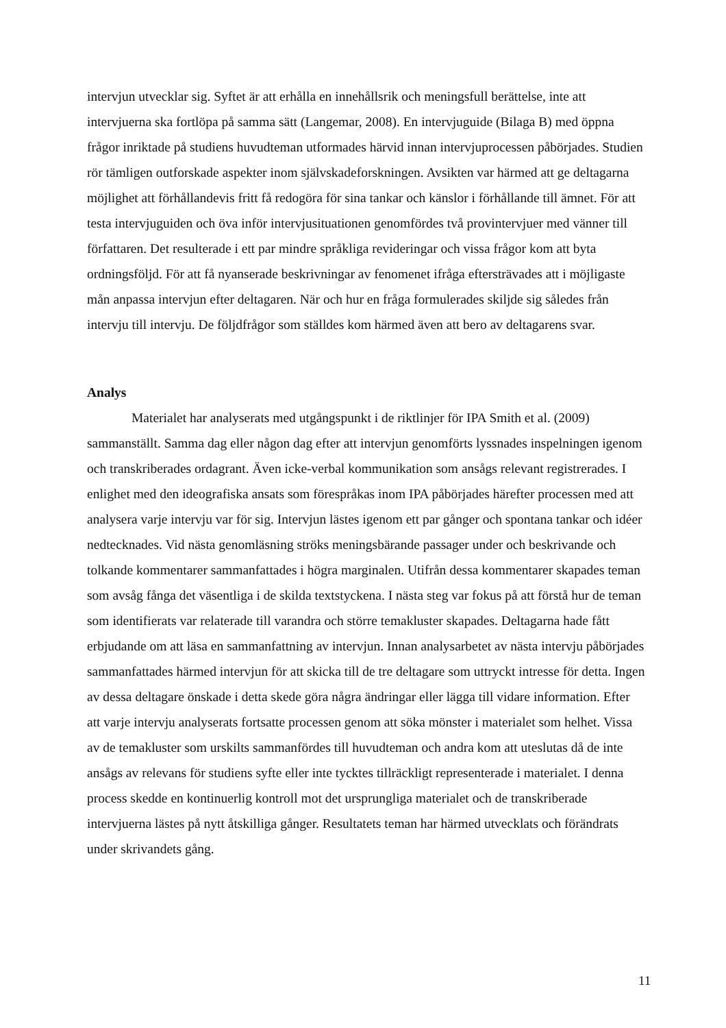intervjun utvecklar sig. Syftet är att erhålla en innehållsrik och meningsfull berättelse, inte att intervjuerna ska fortlöpa på samma sätt (Langemar, 2008). En intervjuguide (Bilaga B) med öppna frågor inriktade på studiens huvudteman utformades härvid innan intervjuprocessen påbörjades. Studien rör tämligen outforskade aspekter inom självskadeforskningen. Avsikten var härmed att ge deltagarna möjlighet att förhållandevis fritt få redogöra för sina tankar och känslor i förhållande till ämnet. För att testa intervjuguiden och öva inför intervjusituationen genomfördes två provintervjuer med vänner till författaren. Det resulterade i ett par mindre språkliga revideringar och vissa frågor kom att byta ordningsföljd. För att få nyanserade beskrivningar av fenomenet ifråga eftersträvades att i möjligaste mån anpassa intervjun efter deltagaren. När och hur en fråga formulerades skiljde sig således från intervju till intervju. De följdfrågor som ställdes kom härmed även att bero av deltagarens svar.
Analys
Materialet har analyserats med utgångspunkt i de riktlinjer för IPA Smith et al. (2009) sammanställt. Samma dag eller någon dag efter att intervjun genomförts lyssnades inspelningen igenom och transkriberades ordagrant. Även icke-verbal kommunikation som ansågs relevant registrerades. I enlighet med den ideografiska ansats som förespråkas inom IPA påbörjades härefter processen med att analysera varje intervju var för sig. Intervjun lästes igenom ett par gånger och spontana tankar och idéer nedtecknades. Vid nästa genomläsning ströks meningsbärande passager under och beskrivande och tolkande kommentarer sammanfattades i högra marginalen. Utifrån dessa kommentarer skapades teman som avsåg fånga det väsentliga i de skilda textstyckena. I nästa steg var fokus på att förstå hur de teman som identifierats var relaterade till varandra och större temakluster skapades. Deltagarna hade fått erbjudande om att läsa en sammanfattning av intervjun. Innan analysarbetet av nästa intervju påbörjades sammanfattades härmed intervjun för att skicka till de tre deltagare som uttryckt intresse för detta. Ingen av dessa deltagare önskade i detta skede göra några ändringar eller lägga till vidare information. Efter att varje intervju analyserats fortsatte processen genom att söka mönster i materialet som helhet. Vissa av de temakluster som urskilts sammanfördes till huvudteman och andra kom att uteslutas då de inte ansågs av relevans för studiens syfte eller inte tycktes tillräckligt representerade i materialet. I denna process skedde en kontinuerlig kontroll mot det ursprungliga materialet och de transkriberade intervjuerna lästes på nytt åtskilliga gånger. Resultatets teman har härmed utvecklats och förändrats under skrivandets gång.
11